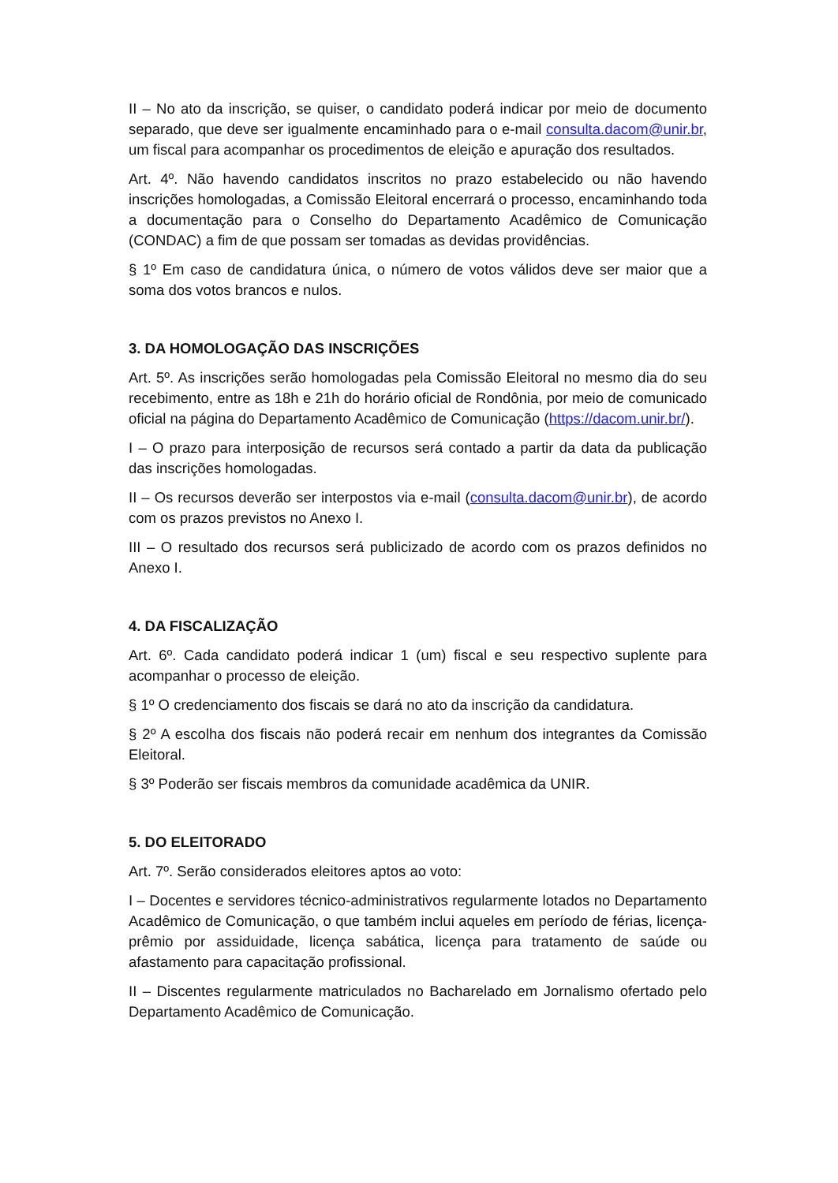II – No ato da inscrição, se quiser, o candidato poderá indicar por meio de documento separado, que deve ser igualmente encaminhado para o e-mail consulta.dacom@unir.br, um fiscal para acompanhar os procedimentos de eleição e apuração dos resultados.
Art. 4º. Não havendo candidatos inscritos no prazo estabelecido ou não havendo inscrições homologadas, a Comissão Eleitoral encerrará o processo, encaminhando toda a documentação para o Conselho do Departamento Acadêmico de Comunicação (CONDAC) a fim de que possam ser tomadas as devidas providências.
§ 1º Em caso de candidatura única, o número de votos válidos deve ser maior que a soma dos votos brancos e nulos.
3. DA HOMOLOGAÇÃO DAS INSCRIÇÕES
Art. 5º. As inscrições serão homologadas pela Comissão Eleitoral no mesmo dia do seu recebimento, entre as 18h e 21h do horário oficial de Rondônia, por meio de comunicado oficial na página do Departamento Acadêmico de Comunicação (https://dacom.unir.br/).
I – O prazo para interposição de recursos será contado a partir da data da publicação das inscrições homologadas.
II – Os recursos deverão ser interpostos via e-mail (consulta.dacom@unir.br), de acordo com os prazos previstos no Anexo I.
III – O resultado dos recursos será publicizado de acordo com os prazos definidos no Anexo I.
4. DA FISCALIZAÇÃO
Art. 6º. Cada candidato poderá indicar 1 (um) fiscal e seu respectivo suplente para acompanhar o processo de eleição.
§ 1º O credenciamento dos fiscais se dará no ato da inscrição da candidatura.
§ 2º A escolha dos fiscais não poderá recair em nenhum dos integrantes da Comissão Eleitoral.
§ 3º Poderão ser fiscais membros da comunidade acadêmica da UNIR.
5. DO ELEITORADO
Art. 7º. Serão considerados eleitores aptos ao voto:
I – Docentes e servidores técnico-administrativos regularmente lotados no Departamento Acadêmico de Comunicação, o que também inclui aqueles em período de férias, licença-prêmio por assiduidade, licença sabática, licença para tratamento de saúde ou afastamento para capacitação profissional.
II – Discentes regularmente matriculados no Bacharelado em Jornalismo ofertado pelo Departamento Acadêmico de Comunicação.